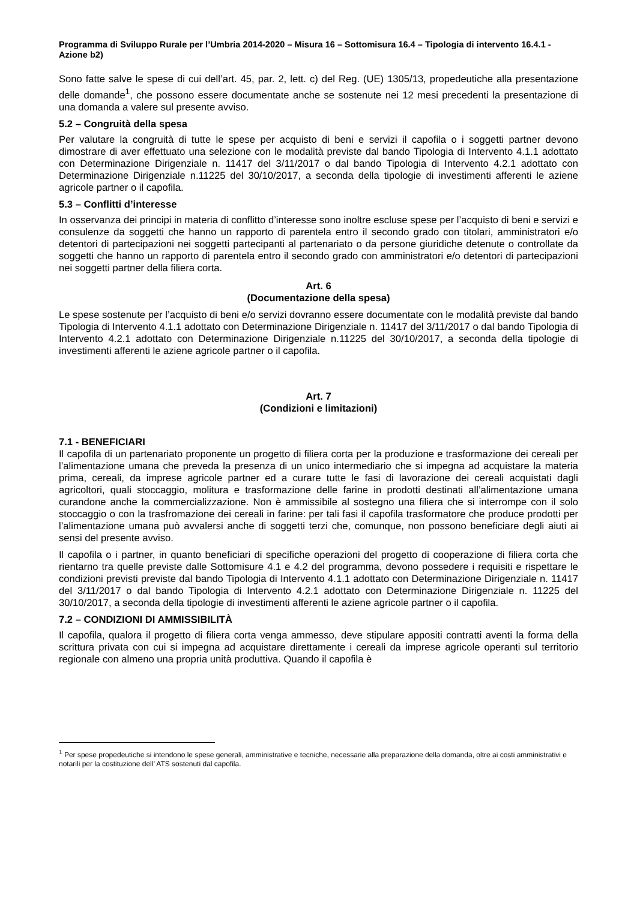Programma di Sviluppo Rurale per l’Umbria 2014-2020 – Misura 16 – Sottomisura 16.4 – Tipologia di intervento 16.4.1 - Azione b2)
Sono fatte salve le spese di cui dell’art. 45, par. 2, lett. c) del Reg. (UE) 1305/13, propedeutiche alla presentazione delle domande<sup>1</sup>, che possono essere documentate anche se sostenute nei 12 mesi precedenti la presentazione di una domanda a valere sul presente avviso.
5.2 – Congruità della spesa
Per valutare la congruità di tutte le spese per acquisto di beni e servizi il capofila o i soggetti partner devono dimostrare di aver effettuato una selezione con le modalità previste dal bando Tipologia di Intervento 4.1.1 adottato con Determinazione Dirigenziale n. 11417 del 3/11/2017 o dal bando Tipologia di Intervento 4.2.1 adottato con Determinazione Dirigenziale n.11225 del 30/10/2017, a seconda della tipologie di investimenti afferenti le aziene agricole partner o il capofila.
5.3 – Conflitti d’interesse
In osservanza dei principi in materia di conflitto d’interesse sono inoltre escluse spese per l’acquisto di beni e servizi e consulenze da soggetti che hanno un rapporto di parentela entro il secondo grado con titolari, amministratori e/o detentori di partecipazioni nei soggetti partecipanti al partenariato o da persone giuridiche detenute o controllate da soggetti che hanno un rapporto di parentela entro il secondo grado con amministratori e/o detentori di partecipazioni nei soggetti partner della filiera corta.
Art. 6
(Documentazione della spesa)
Le spese sostenute per l’acquisto di beni e/o servizi dovranno essere documentate con le modalità previste dal bando Tipologia di Intervento 4.1.1 adottato con Determinazione Dirigenziale n. 11417 del 3/11/2017 o dal bando Tipologia di Intervento 4.2.1 adottato con Determinazione Dirigenziale n.11225 del 30/10/2017, a seconda della tipologie di investimenti afferenti le aziene agricole partner o il capofila.
Art. 7
(Condizioni e limitazioni)
7.1 - BENEFICIARI
Il capofila di un partenariato proponente un progetto di filiera corta per la produzione e trasformazione dei cereali per l’alimentazione umana che preveda la presenza di un unico intermediario che si impegna ad acquistare la materia prima, cereali, da imprese agricole partner ed a curare tutte le fasi di lavorazione dei cereali acquistati dagli agricoltori, quali stoccaggio, molitura e trasformazione delle farine in prodotti destinati all’alimentazione umana curandone anche la commercializzazione. Non è ammissibile al sostegno una filiera che si interrompe con il solo stoccaggio o con la trasfromazione dei cereali in farine: per tali fasi il capofila trasformatore che produce prodotti per l’alimentazione umana può avvalersi anche di soggetti terzi che, comunque, non possono beneficiare degli aiuti ai sensi del presente avviso.
Il capofila o i partner, in quanto beneficiari di specifiche operazioni del progetto di cooperazione di filiera corta che rientarno tra quelle previste dalle Sottomisure 4.1 e 4.2 del programma, devono possedere i requisiti e rispettare le condizioni previsti previste dal bando Tipologia di Intervento 4.1.1 adottato con Determinazione Dirigenziale n. 11417 del 3/11/2017 o dal bando Tipologia di Intervento 4.2.1 adottato con Determinazione Dirigenziale n. 11225 del 30/10/2017, a seconda della tipologie di investimenti afferenti le aziene agricole partner o il capofila.
7.2 – CONDIZIONI DI AMMISSIBILITÀ
Il capofila, qualora il progetto di filiera corta venga ammesso, deve stipulare appositi contratti aventi la forma della scrittura privata con cui si impegna ad acquistare direttamente i cereali da imprese agricole operanti sul territorio regionale con almeno una propria unità produttiva. Quando il capofila è
<sup>1</sup> Per spese propedeutiche si intendono le spese generali, amministrative e tecniche, necessarie alla preparazione della domanda, oltre ai costi amministrativi e notarili per la costituzione dell’ ATS sostenuti dal capofila.